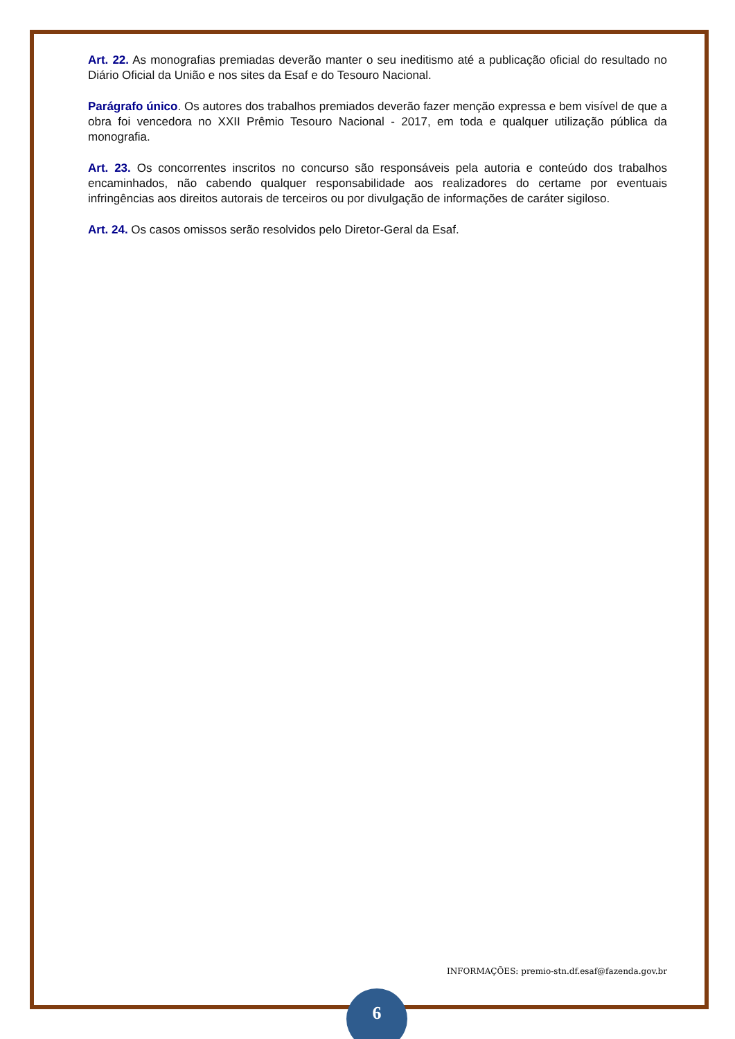Art. 22. As monografias premiadas deverão manter o seu ineditismo até a publicação oficial do resultado no Diário Oficial da União e nos sites da Esaf e do Tesouro Nacional.
Parágrafo único. Os autores dos trabalhos premiados deverão fazer menção expressa e bem visível de que a obra foi vencedora no XXII Prêmio Tesouro Nacional - 2017, em toda e qualquer utilização pública da monografia.
Art. 23. Os concorrentes inscritos no concurso são responsáveis pela autoria e conteúdo dos trabalhos encaminhados, não cabendo qualquer responsabilidade aos realizadores do certame por eventuais infringências aos direitos autorais de terceiros ou por divulgação de informações de caráter sigiloso.
Art. 24. Os casos omissos serão resolvidos pelo Diretor-Geral da Esaf.
INFORMAÇÕES: premio-stn.df.esaf@fazenda.gov.br
6